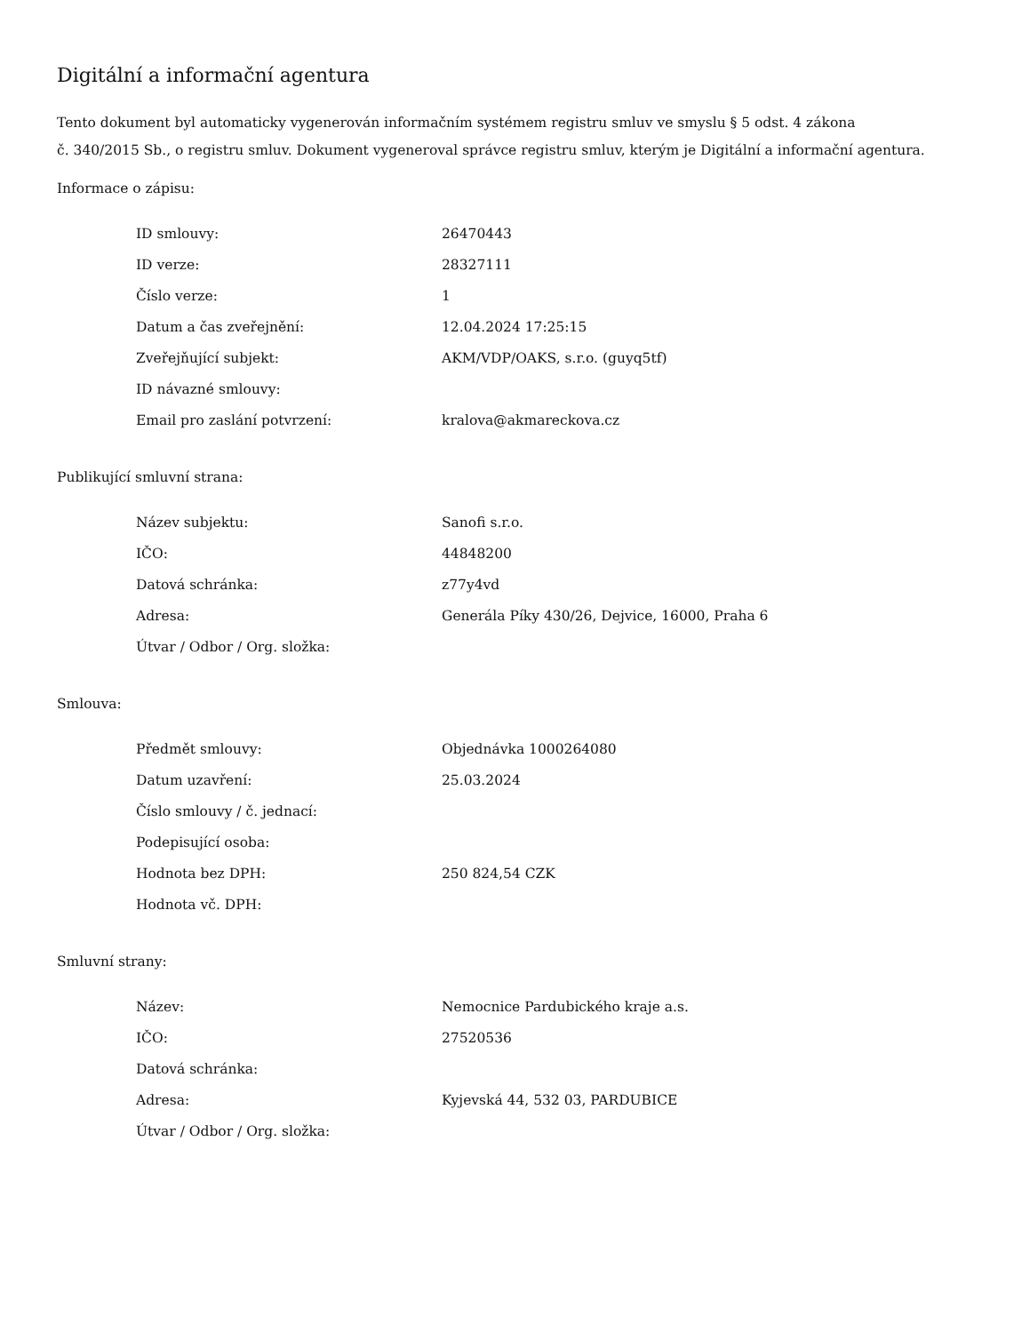Digitální a informační agentura
Tento dokument byl automaticky vygenerován informačním systémem registru smluv ve smyslu § 5 odst. 4 zákona
č. 340/2015 Sb., o registru smluv. Dokument vygeneroval správce registru smluv, kterým je Digitální a informační agentura.
Informace o zápisu:
| ID smlouvy: | 26470443 |
| ID verze: | 28327111 |
| Číslo verze: | 1 |
| Datum a čas zveřejnění: | 12.04.2024 17:25:15 |
| Zveřejňující subjekt: | AKM/VDP/OAKS, s.r.o. (guyq5tf) |
| ID návazné smlouvy: | |
| Email pro zaslání potvrzení: | kralova@akmareckova.cz |
Publikující smluvní strana:
| Název subjektu: | Sanofi s.r.o. |
| IČO: | 44848200 |
| Datová schránka: | z77y4vd |
| Adresa: | Generála Píky 430/26, Dejvice, 16000, Praha 6 |
| Útvar / Odbor / Org. složka: | |
Smlouva:
| Předmět smlouvy: | Objednávka 1000264080 |
| Datum uzavření: | 25.03.2024 |
| Číslo smlouvy / č. jednací: | |
| Podepisující osoba: | |
| Hodnota bez DPH: | 250 824,54 CZK |
| Hodnota vč. DPH: | |
Smluvní strany:
| Název: | Nemocnice Pardubického kraje a.s. |
| IČO: | 27520536 |
| Datová schránka: | |
| Adresa: | Kyjevská 44, 532 03, PARDUBICE |
| Útvar / Odbor / Org. složka: | |